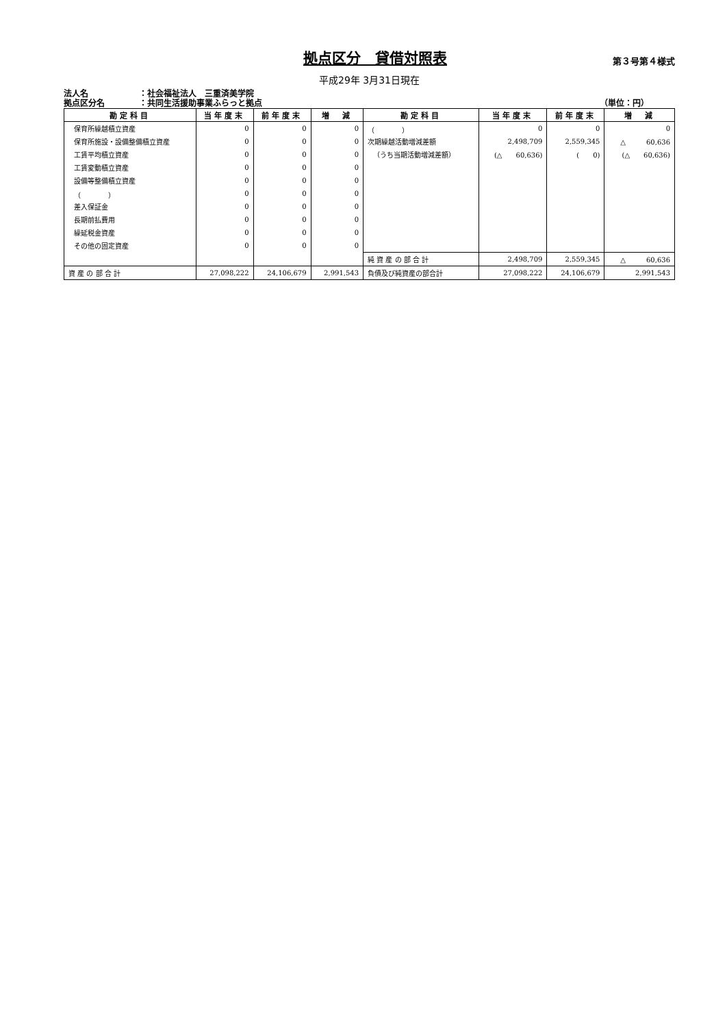拠点区分　貸借対照表
第３号第４様式
平成29年 3月31日現在
法人名 ：社会福祉法人　三重済美学院
拠点区分名 ：共同生活援助事業ふらっと拠点 （単位：円）
| 勘定科目 | 当年度末 | 前年度末 | 増 減 | 勘定科目 | 当年度末 | 前年度末 | 増 減 |
| --- | --- | --- | --- | --- | --- | --- | --- |
| 保育所繰越積立資産 | 0 | 0 | 0 | （ ） | 0 | 0 | 0 |
| 保育所施設・設備整備積立資産 | 0 | 0 | 0 | 次期繰越活動増減差額 | 2,498,709 | 2,559,345 | △ 60,636 |
| 工賃平均積立資産 | 0 | 0 | 0 | （うち当期活動増減差額） | (△ 60,636) | ( 0) | (△ 60,636) |
| 工賃変動積立資産 | 0 | 0 | 0 | | | | |
| 設備等整備積立資産 | 0 | 0 | 0 | | | | |
| （ ） | 0 | 0 | 0 | | | | |
| 差入保証金 | 0 | 0 | 0 | | | | |
| 長期前払費用 | 0 | 0 | 0 | | | | |
| 繰延税金資産 | 0 | 0 | 0 | | | | |
| その他の固定資産 | 0 | 0 | 0 | | | | |
| | | | | 純 資 産 の 部 合 計 | 2,498,709 | 2,559,345 | △ 60,636 |
| 資 産 の 部 合 計 | 27,098,222 | 24,106,679 | 2,991,543 | 負債及び純資産の部合計 | 27,098,222 | 24,106,679 | 2,991,543 |